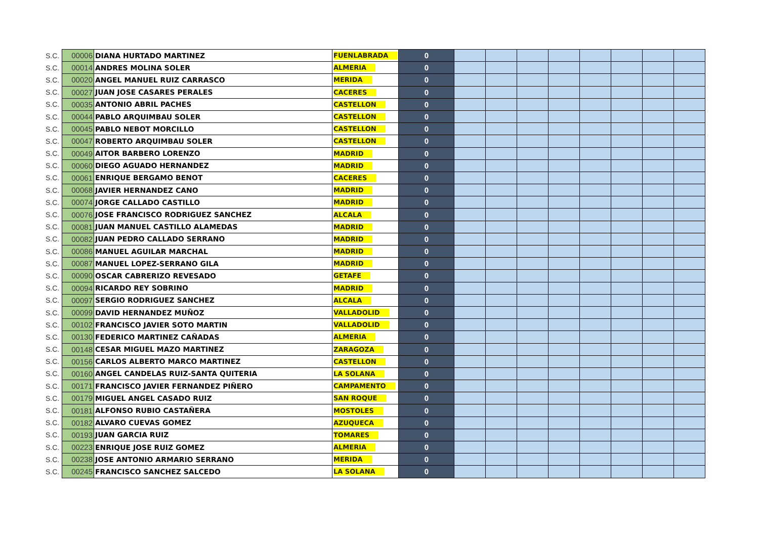| S.C. | 00006 | DIANA HURTADO MARTINEZ | FUENLABRADA | 0 | | | | | | | | |
| S.C. | 00014 | ANDRES MOLINA SOLER | ALMERIA | 0 | | | | | | | | |
| S.C. | 00020 | ANGEL MANUEL RUIZ CARRASCO | MERIDA | 0 | | | | | | | | |
| S.C. | 00027 | JUAN JOSE CASARES PERALES | CACERES | 0 | | | | | | | | |
| S.C. | 00035 | ANTONIO ABRIL PACHES | CASTELLON | 0 | | | | | | | | |
| S.C. | 00044 | PABLO ARQUIMBAU SOLER | CASTELLON | 0 | | | | | | | | |
| S.C. | 00045 | PABLO NEBOT MORCILLO | CASTELLON | 0 | | | | | | | | |
| S.C. | 00047 | ROBERTO ARQUIMBAU SOLER | CASTELLON | 0 | | | | | | | | |
| S.C. | 00049 | AITOR BARBERO LORENZO | MADRID | 0 | | | | | | | | |
| S.C. | 00060 | DIEGO AGUADO HERNANDEZ | MADRID | 0 | | | | | | | | |
| S.C. | 00061 | ENRIQUE BERGAMO BENOT | CACERES | 0 | | | | | | | | |
| S.C. | 00068 | JAVIER HERNANDEZ CANO | MADRID | 0 | | | | | | | | |
| S.C. | 00074 | JORGE CALLADO CASTILLO | MADRID | 0 | | | | | | | | |
| S.C. | 00076 | JOSE FRANCISCO RODRIGUEZ SANCHEZ | ALCALA | 0 | | | | | | | | |
| S.C. | 00081 | JUAN MANUEL CASTILLO ALAMEDAS | MADRID | 0 | | | | | | | | |
| S.C. | 00082 | JUAN PEDRO CALLADO SERRANO | MADRID | 0 | | | | | | | | |
| S.C. | 00086 | MANUEL AGUILAR MARCHAL | MADRID | 0 | | | | | | | | |
| S.C. | 00087 | MANUEL LOPEZ-SERRANO GILA | MADRID | 0 | | | | | | | | |
| S.C. | 00090 | OSCAR CABRERIZO REVESADO | GETAFE | 0 | | | | | | | | |
| S.C. | 00094 | RICARDO REY SOBRINO | MADRID | 0 | | | | | | | | |
| S.C. | 00097 | SERGIO RODRIGUEZ SANCHEZ | ALCALA | 0 | | | | | | | | |
| S.C. | 00099 | DAVID HERNANDEZ MUÑOZ | VALLADOLID | 0 | | | | | | | | |
| S.C. | 00102 | FRANCISCO JAVIER SOTO MARTIN | VALLADOLID | 0 | | | | | | | | |
| S.C. | 00130 | FEDERICO MARTINEZ CAÑADAS | ALMERIA | 0 | | | | | | | | |
| S.C. | 00148 | CESAR MIGUEL MAZO MARTINEZ | ZARAGOZA | 0 | | | | | | | | |
| S.C. | 00156 | CARLOS ALBERTO MARCO MARTINEZ | CASTELLON | 0 | | | | | | | | |
| S.C. | 00160 | ANGEL CANDELAS RUIZ-SANTA QUITERIA | LA SOLANA | 0 | | | | | | | | |
| S.C. | 00171 | FRANCISCO JAVIER FERNANDEZ PIÑERO | CAMPAMENTO | 0 | | | | | | | | |
| S.C. | 00179 | MIGUEL ANGEL CASADO RUIZ | SAN ROQUE | 0 | | | | | | | | |
| S.C. | 00181 | ALFONSO RUBIO CASTAÑERA | MOSTOLES | 0 | | | | | | | | |
| S.C. | 00182 | ALVARO CUEVAS GOMEZ | AZUQUECA | 0 | | | | | | | | |
| S.C. | 00193 | JUAN GARCIA RUIZ | TOMARES | 0 | | | | | | | | |
| S.C. | 00223 | ENRIQUE JOSE RUIZ GOMEZ | ALMERIA | 0 | | | | | | | | |
| S.C. | 00238 | JOSE ANTONIO ARMARIO SERRANO | MERIDA | 0 | | | | | | | | |
| S.C. | 00245 | FRANCISCO SANCHEZ SALCEDO | LA SOLANA | 0 | | | | | | | | |